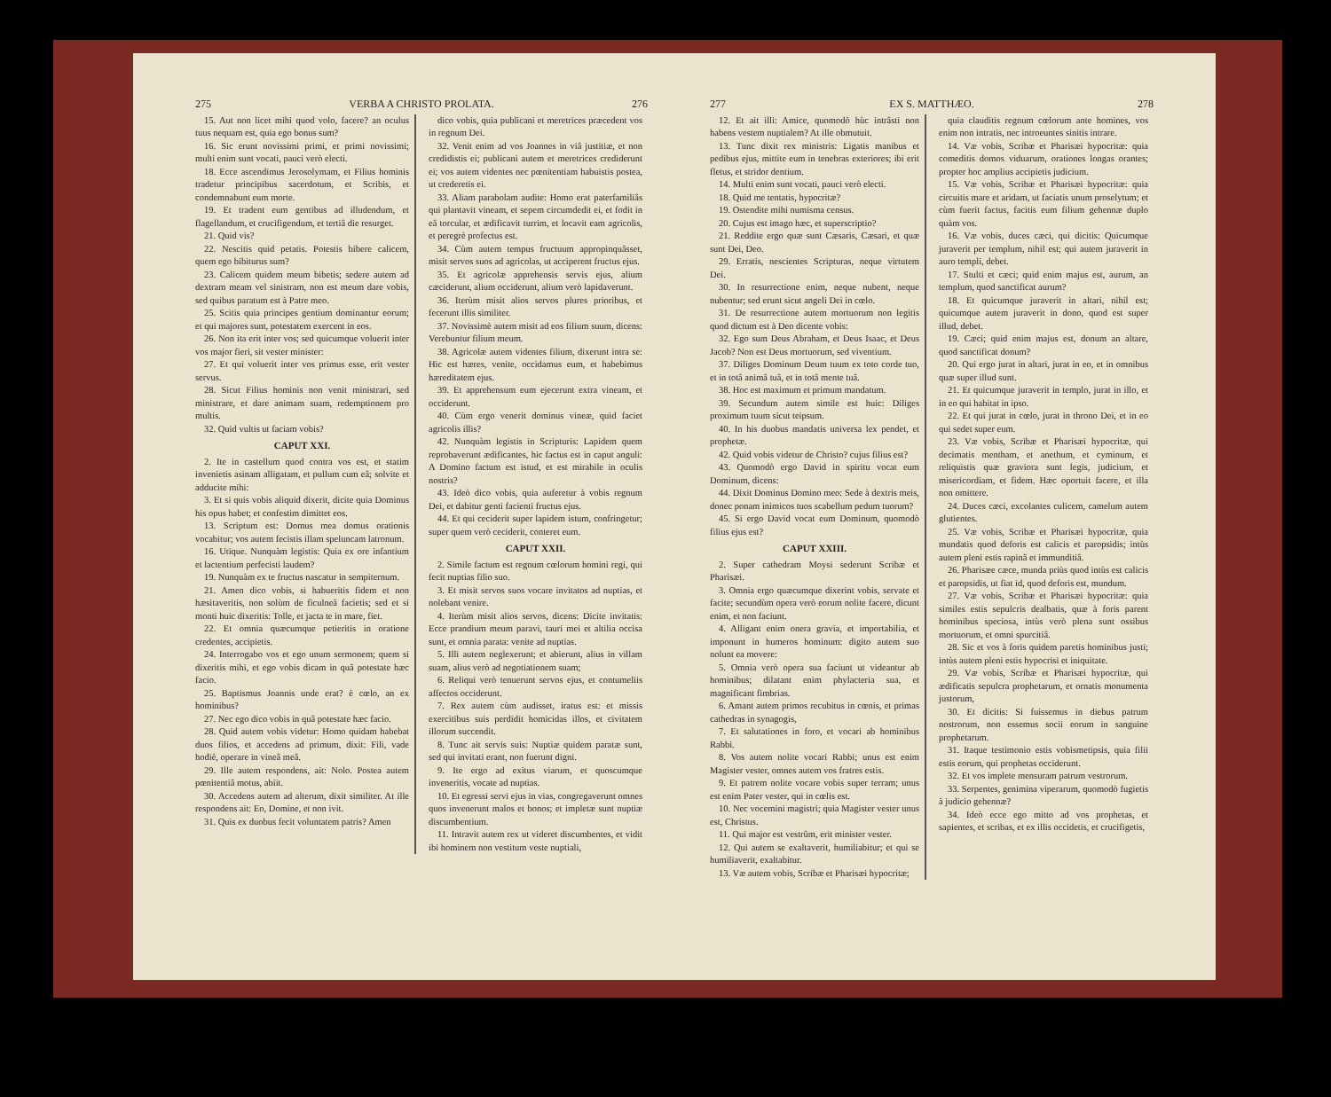275 VERBA A CHRISTO PROLATA. 276
15. Aut non licet mihi quod volo, facere? an oculus tuus nequam est, quia ego bonus sum?
16. Sic erunt novissimi primi, et primi novissimi; multi enim sunt vocati, pauci verò electi.
18. Ecce ascendimus Jerosolymam, et Filius hominis tradetur principibus sacerdotum, et Scribis, et condemnabunt eum morte.
19. Et tradent eum gentibus ad illudendum, et flagellandum, et crucifigendum, et tertiâ die resurget.
21. Quid vis?
22. Nescitis quid petatis. Potestis bibere calicem, quem ego bibiturus sum?
23. Calicem quidem meum bibetis; sedere autem ad dextram meam vel sinistram, non est meum dare vobis, sed quibus paratum est à Patre meo.
25. Scitis quia principes gentium dominantur eorum; et qui majores sunt, potestatem exercent in eos.
26. Non ita erit inter vos; sed quicumque voluerit inter vos major fieri, sit vester minister:
27. Et qui voluerit inter vos primus esse, erit vester servus.
28. Sicut Filius hominis non venit ministrari, sed ministrare, et dare animam suam, redemptionem pro multis.
32. Quid vultis ut faciam vobis?
CAPUT XXI.
2. Ite in castellum quod contra vos est, et statim invenietis asinam alligatam, et pullum cum eâ; solvite et adducite mihi:
3. Et si quis vobis aliquid dixerit, dicite quia Dominus his opus habet; et confestim dimittet eos.
13. Scriptum est: Domus mea domus orationis vocabitur; vos autem fecistis illam speluncam latronum.
16. Utique. Nunquàm legistis: Quia ex ore infantium et lactentium perfecisti laudem?
19. Nunquàm ex te fructus nascatur in sempiternum.
21. Amen dico vobis, si habueritis fidem et non hæsitaveritis, non solùm de ficulneâ facietis; sed et si monti huic dixeritis: Tolle, et jacta te in mare, fiet.
22. Et omnia quæcumque petieritis in oratione credentes, accipietis.
24. Interrogabo vos et ego unum sermonem; quem si dixeritis mihi, et ego vobis dicam in quâ potestate hæc facio.
25. Baptismus Joannis unde erat? è cœlo, an ex hominibus?
27. Nec ego dico vobis in quâ potestate hæc facio.
28. Quid autem vobis videtur: Homo quidam habebat duos filios, et accedens ad primum, dixit: Fili, vade hodiè, operare in vineâ meâ.
29. Ille autem respondens, ait: Nolo. Postea autem pœnitentiâ motus, abiit.
30. Accedens autem ad alterum, dixit similiter. At ille respondens ait: Eo, Domine, et non ivit.
31. Quis ex duobus fecit voluntatem patris? Amen
dico vobis, quia publicani et meretrices præcedent vos in regnum Dei.
32. Venit enim ad vos Joannes in viâ justitiæ, et non credidistis ei; publicani autem et meretrices crediderunt ei; vos autem videntes nec pœnitentiam habuistis postea, ut crederetis ei.
33. Aliam parabolam audite: Homo erat paterfamiliâs qui plantavit vineam, et sepem circumdedit ei, et fodit in eâ torcular, et ædificavit turrim, et locavit eam agricolis, et peregrè profectus est.
34. Cùm autem tempus fructuum appropinquâsset, misit servos suos ad agricolas, ut acciperent fructus ejus.
35. Et agricolæ apprehensis servis ejus, alium cæciderunt, alium occiderunt, alium verò lapidaverunt.
36. Iterùm misit alios servos plures prioribus, et fecerunt illis similiter.
37. Novissimè autem misit ad eos filium suum, dicens: Verebuntur filium meum.
38. Agricolæ autem videntes filium, dixerunt intra se: Hic est hæres, venite, occidamus eum, et habebimus hæreditatem ejus.
39. Et apprehensum eum ejecerunt extra vineam, et occiderunt.
40. Cùm ergo venerit dominus vineæ, quid faciet agricolis illis?
42. Nunquàm legistis in Scripturis: Lapidem quem reprobaverunt ædificantes, hic factus est in caput anguli: A Domino factum est istud, et est mirabile in oculis nostris?
43. Ideò dico vobis, quia auferetur à vobis regnum Dei, et dabitur genti facienti fructus ejus.
44. Et qui ceciderit super lapidem istum, confringetur; super quem verò ceciderit, conteret eum.
CAPUT XXII.
2. Simile factum est regnum cœlorum homini regi, qui fecit nuptias filio suo.
3. Et misit servos suos vocare invitatos ad nuptias, et nolebant venire.
4. Iterùm misit alios servos, dicens: Dicite invitatis: Ecce prandium meum paravi, tauri mei et altilia occisa sunt, et omnia parata: venite ad nuptias.
5. Illi autem neglexerunt; et abierunt, alius in villam suam, alius verò ad negotiationem suam;
6. Reliqui verò tenuerunt servos ejus, et contumeliis affectos occiderunt.
7. Rex autem cùm audisset, iratus est: et missis exercitibus suis perdidit homicidas illos, et civitatem illorum succendit.
8. Tunc ait servis suis: Nuptiæ quidem paratæ sunt, sed qui invitati erant, non fuerunt digni.
9. Ite ergo ad exitus viarum, et quoscumque inveneritis, vocate ad nuptias.
10. Et egressi servi ejus in vias, congregaverunt omnes quos invenerunt malos et bonos; et impletæ sunt nuptiæ discumbentium.
11. Intravit autem rex ut videret discumbentes, et vidit ibi hominem non vestitum veste nuptiali,
277 EX S. MATTHÆO. 278
12. Et ait illi: Amice, quomodò hùc intrâsti non habens vestem nuptialem? At ille obmutuit.
13. Tunc dixit rex ministris: Ligatis manibus et pedibus ejus, mittite eum in tenebras exteriores; ibi erit fletus, et stridor dentium.
14. Multi enim sunt vocati, pauci verò electi.
18. Quid me tentatis, hypocritæ?
19. Ostendite mihi numisma census.
20. Cujus est imago hæc, et superscriptio?
21. Reddite ergo quæ sunt Cæsaris, Cæsari, et quæ sunt Dei, Deo.
29. Erratis, nescientes Scripturas, neque virtutem Dei.
30. In resurrectione enim, neque nubent, neque nubentur; sed erunt sicut angeli Dei in cœlo.
31. De resurrectione autem mortuorum non legitis quod dictum est à Deo dicente vobis:
32. Ego sum Deus Abraham, et Deus Isaac, et Deus Jacob? Non est Deus mortuorum, sed viventium.
37. Diliges Dominum Deum tuum ex toto corde tuo, et in totâ animâ tuâ, et in totâ mente tuâ.
38. Hoc est maximum et primum mandatum.
39. Secundum autem simile est huic: Diliges proximum tuum sicut teipsum.
40. In his duobus mandatis universa lex pendet, et prophetæ.
42. Quid vobis videtur de Christo? cujus filius est?
43. Quomodò ergo David in spiritu vocat eum Dominum, dicens:
44. Dixit Dominus Domino meo: Sede à dextris meis, donec ponam inimicos tuos scabellum pedum tuorum?
45. Si ergo David vocat eum Dominum, quomodò filius ejus est?
CAPUT XXIII.
2. Super cathedram Moysi sederunt Scribæ et Pharisæi.
3. Omnia ergo quæcumque dixerint vobis, servate et facite; secundùm opera verò eorum nolite facere, dicunt enim, et non faciunt.
4. Alligant enim onera gravia, et importabilia, et imponunt in humeros hominum: digito autem suo nolunt ea movere:
5. Omnia verò opera sua faciunt ut videantur ab hominibus; dilatant enim phylacteria sua, et magnificant fimbrias.
6. Amant autem primos recubitus in cœnis, et primas cathedras in synagogis,
7. Et salutationes in foro, et vocari ab hominibus Rabbi.
8. Vos autem nolite vocari Rabbi; unus est enim Magister vester, omnes autem vos fratres estis.
9. Et patrem nolite vocare vobis super terram; unus est enim Pater vester, qui in cœlis est.
10. Nec vocemini magistri; quia Magister vester unus est, Christus.
11. Qui major est vestrûm, erit minister vester.
12. Qui autem se exaltaverit, humiliabitur; et qui se humiliaverit, exaltabitur.
13. Væ autem vobis, Scribæ et Pharisæi hypocritæ;
quia clauditis regnum cœlorum ante homines, vos enim non intratis, nec introeuntes sinitis intrare.
14. Væ vobis, Scribæ et Pharisæi hypocritæ: quia comeditis domos viduarum, orationes longas orantes; propter hoc amplius accipietis judicium.
15. Væ vobis, Scribæ et Pharisæi hypocritæ: quia circuitis mare et aridam, ut faciatis unum proselytum; et cùm fuerit factus, facitis eum filium gehennæ duplo quàm vos.
16. Væ vobis, duces cæci, qui dicitis: Quicumque juraverit per templum, nihil est; qui autem juraverit in auro templi, debet.
17. Stulti et cæci; quid enim majus est, aurum, an templum, quod sanctificat aurum?
18. Et quicumque juraverit in altari, nihil est; quicumque autem juraverit in dono, quod est super illud, debet.
19. Cæci; quid enim majus est, donum an altare, quod sanctificat donum?
20. Qui ergo jurat in altari, jurat in eo, et in omnibus quæ super illud sunt.
21. Et quicumque juraverit in templo, jurat in illo, et in eo qui habitat in ipso.
22. Et qui jurat in cœlo, jurat in throno Dei, et in eo qui sedet super eum.
23. Væ vobis, Scribæ et Pharisæi hypocritæ, qui decimatis mentham, et anethum, et cyminum, et reliquistis quæ graviora sunt legis, judicium, et misericordiam, et fidem. Hæc oportuit facere, et illa non omittere.
24. Duces cæci, excolantes culicem, camelum autem glutientes.
25. Væ vobis, Scribæ et Pharisæi hypocritæ, quia mundatis quod deforis est calicis et paropsidis; intùs autem pleni estis rapinâ et immunditiâ.
26. Pharisæe cæce, munda priùs quod intùs est calicis et paropsidis, ut fiat id, quod deforis est, mundum.
27. Væ vobis, Scribæ et Pharisæi hypocritæ: quia similes estis sepulcris dealbatis, quæ à foris parent hominibus speciosa, intùs verò plena sunt ossibus mortuorum, et omni spurcitiâ.
28. Sic et vos à foris quidem paretis hominibus justi; intùs autem pleni estis hypocrisi et iniquitate.
29. Væ vobis, Scribæ et Pharisæi hypocritæ, qui ædificatis sepulcra prophetarum, et ornatis monumenta justorum,
30. Et dicitis: Si fuissemus in diebus patrum nostrorum, non essemus socii eorum in sanguine prophetarum.
31. Itaque testimonio estis vobismetipsis, quia filii estis eorum, qui prophetas occiderunt.
32. Et vos implete mensuram patrum vestrorum.
33. Serpentes, genimina viperarum, quomodò fugietis à judicio gehennæ?
34. Ideò ecce ego mitto ad vos prophetas, et sapientes, et scribas, et ex illis occidetis, et crucifigetis,